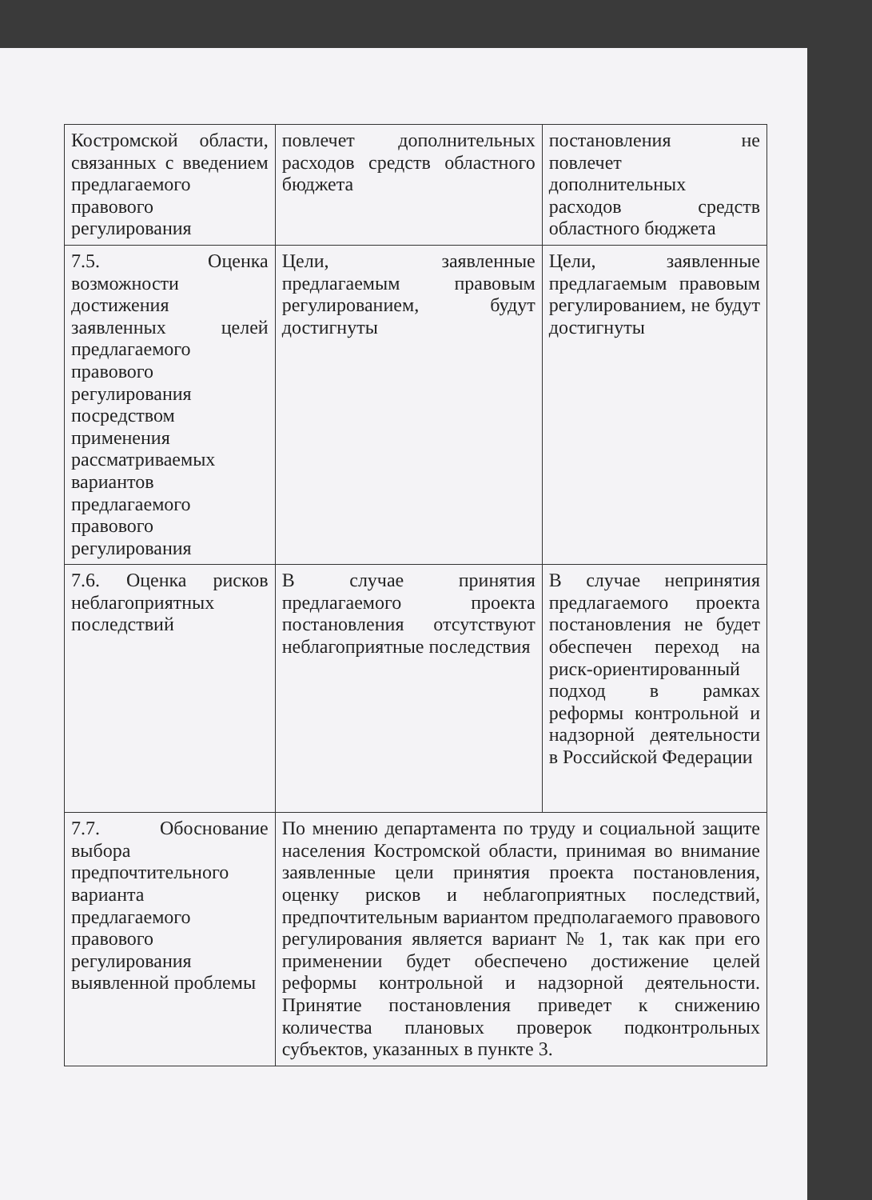| Костромской области, связанных с введением предлагаемого правового регулирования | повлечет дополнительных расходов средств областного бюджета | постановления не повлечет дополнительных расходов средств областного бюджета |
| 7.5. Оценка возможности достижения заявленных целей предлагаемого правового регулирования посредством применения рассматриваемых вариантов предлагаемого правового регулирования | Цели, заявленные предлагаемым правовым регулированием, будут достигнуты | Цели, заявленные предлагаемым правовым регулированием, не будут достигнуты |
| 7.6. Оценка рисков неблагоприятных последствий | В случае принятия предлагаемого проекта постановления отсутствуют неблагоприятные последствия | В случае непринятия предлагаемого проекта постановления не будет обеспечен переход на риск-ориентированный подход в рамках реформы контрольной и надзорной деятельности в Российской Федерации |
| 7.7. Обоснование выбора предпочтительного варианта предлагаемого правового регулирования выявленной проблемы | По мнению департамента по труду и социальной защите населения Костромской области, принимая во внимание заявленные цели принятия проекта постановления, оценку рисков и неблагоприятных последствий, предпочтительным вариантом предполагаемого правового регулирования является вариант № 1, так как при его применении будет обеспечено достижение целей реформы контрольной и надзорной деятельности. Принятие постановления приведет к снижению количества плановых проверок подконтрольных субъектов, указанных в пункте 3. | |